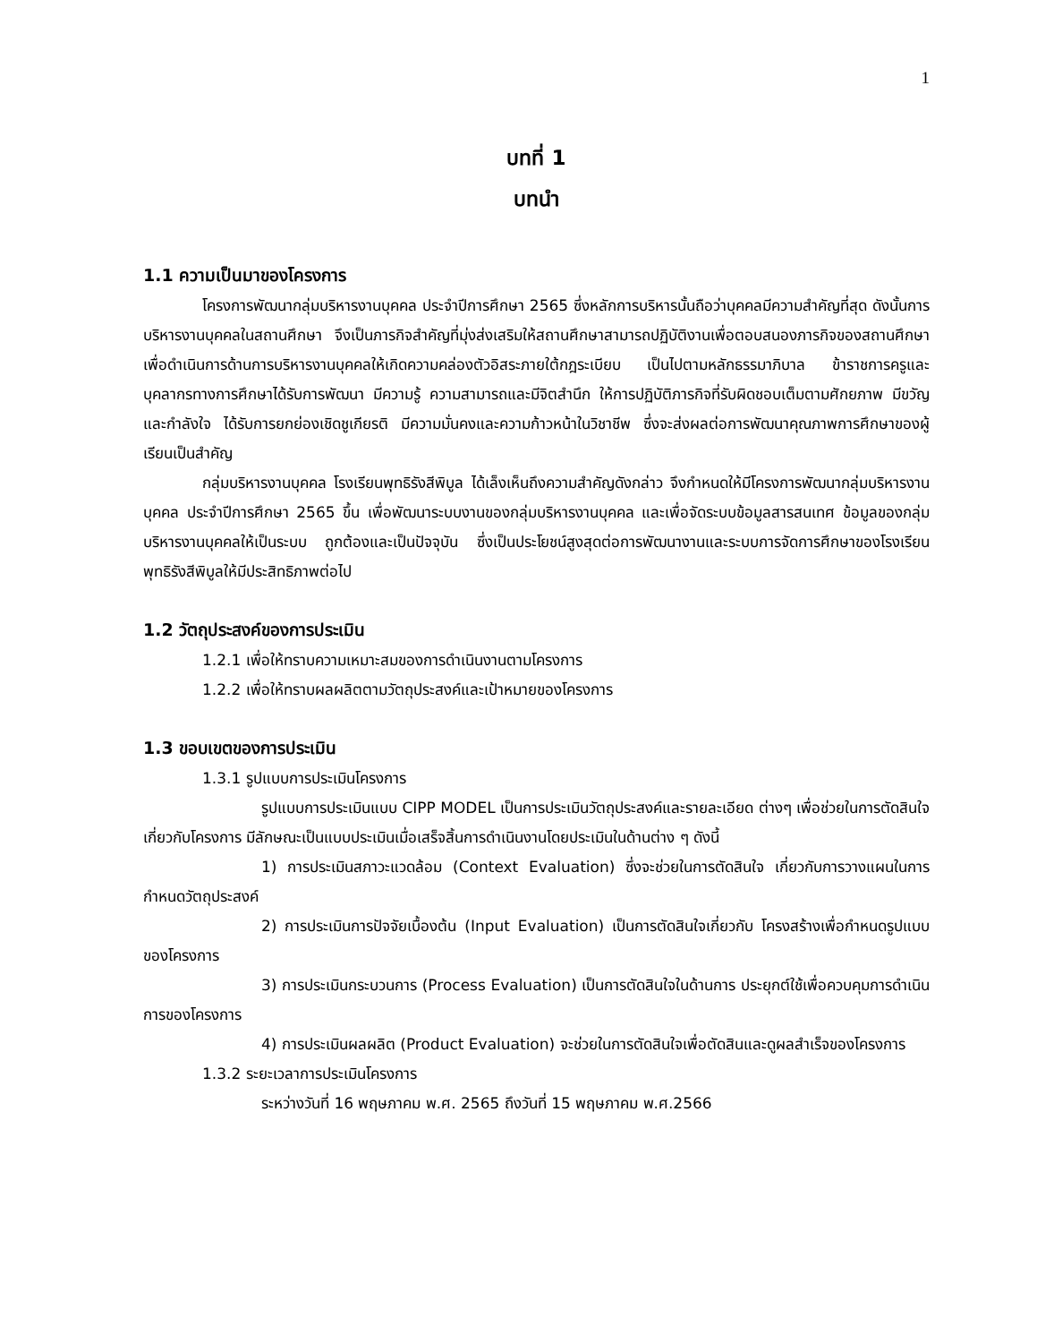1
บทที่ 1
บทนำ
1.1 ความเป็นมาของโครงการ
โครงการพัฒนากลุ่มบริหารงานบุคคล ประจำปีการศึกษา 2565 ซึ่งหลักการบริหารนั้นถือว่าบุคคลมีความสำคัญที่สุด ดังนั้นการบริหารงานบุคคลในสถานศึกษา จึงเป็นภารกิจสำคัญที่มุ่งส่งเสริมให้สถานศึกษาสามารถปฏิบัติงานเพื่อตอบสนองภารกิจของสถานศึกษา เพื่อดำเนินการด้านการบริหารงานบุคคลให้เกิดความคล่องตัวอิสระภายใต้กฎระเบียบ เป็นไปตามหลักธรรมาภิบาล ข้าราชการครูและบุคลากรทางการศึกษาได้รับการพัฒนา มีความรู้ ความสามารถและมีจิตสำนึก ให้การปฏิบัติภารกิจที่รับผิดชอบเต็มตามศักยภาพ มีขวัญและกำลังใจ ได้รับการยกย่องเชิดชูเกียรติ มีความมั่นคงและความก้าวหน้าในวิชาชีพ ซึ่งจะส่งผลต่อการพัฒนาคุณภาพการศึกษาของผู้เรียนเป็นสำคัญ
กลุ่มบริหารงานบุคคล โรงเรียนพุทธิรังสีพิบูล ได้เล็งเห็นถึงความสำคัญดังกล่าว จึงกำหนดให้มีโครงการพัฒนากลุ่มบริหารงานบุคคล ประจำปีการศึกษา 2565 ขึ้น เพื่อพัฒนาระบบงานของกลุ่มบริหารงานบุคคล และเพื่อจัดระบบข้อมูลสารสนเทศ ข้อมูลของกลุ่มบริหารงานบุคคลให้เป็นระบบ ถูกต้องและเป็นปัจจุบัน ซึ่งเป็นประโยชน์สูงสุดต่อการพัฒนางานและระบบการจัดการศึกษาของโรงเรียนพุทธิรังสีพิบูลให้มีประสิทธิภาพต่อไป
1.2 วัตถุประสงค์ของการประเมิน
1.2.1 เพื่อให้ทราบความเหมาะสมของการดำเนินงานตามโครงการ
1.2.2 เพื่อให้ทราบผลผลิตตามวัตถุประสงค์และเป้าหมายของโครงการ
1.3 ขอบเขตของการประเมิน
1.3.1 รูปแบบการประเมินโครงการ
รูปแบบการประเมินแบบ CIPP MODEL เป็นการประเมินวัตถุประสงค์และรายละเอียด ต่างๆ เพื่อช่วยในการตัดสินใจเกี่ยวกับโครงการ มีลักษณะเป็นแบบประเมินเมื่อเสร็จสิ้นการดำเนินงานโดยประเมินในด้านต่าง ๆ ดังนี้
1) การประเมินสภาวะแวดล้อม (Context Evaluation) ซึ่งจะช่วยในการตัดสินใจ เกี่ยวกับการวางแผนในการกำหนดวัตถุประสงค์
2) การประเมินการปัจจัยเบื้องต้น (Input Evaluation) เป็นการตัดสินใจเกี่ยวกับ โครงสร้างเพื่อกำหนดรูปแบบของโครงการ
3) การประเมินกระบวนการ (Process Evaluation) เป็นการตัดสินใจในด้านการ ประยุกต์ใช้เพื่อควบคุมการดำเนินการของโครงการ
4) การประเมินผลผลิต (Product Evaluation) จะช่วยในการตัดสินใจเพื่อตัดสินและดูผลสำเร็จของโครงการ
1.3.2 ระยะเวลาการประเมินโครงการ
ระหว่างวันที่ 16 พฤษภาคม พ.ศ. 2565 ถึงวันที่ 15 พฤษภาคม พ.ศ.2566